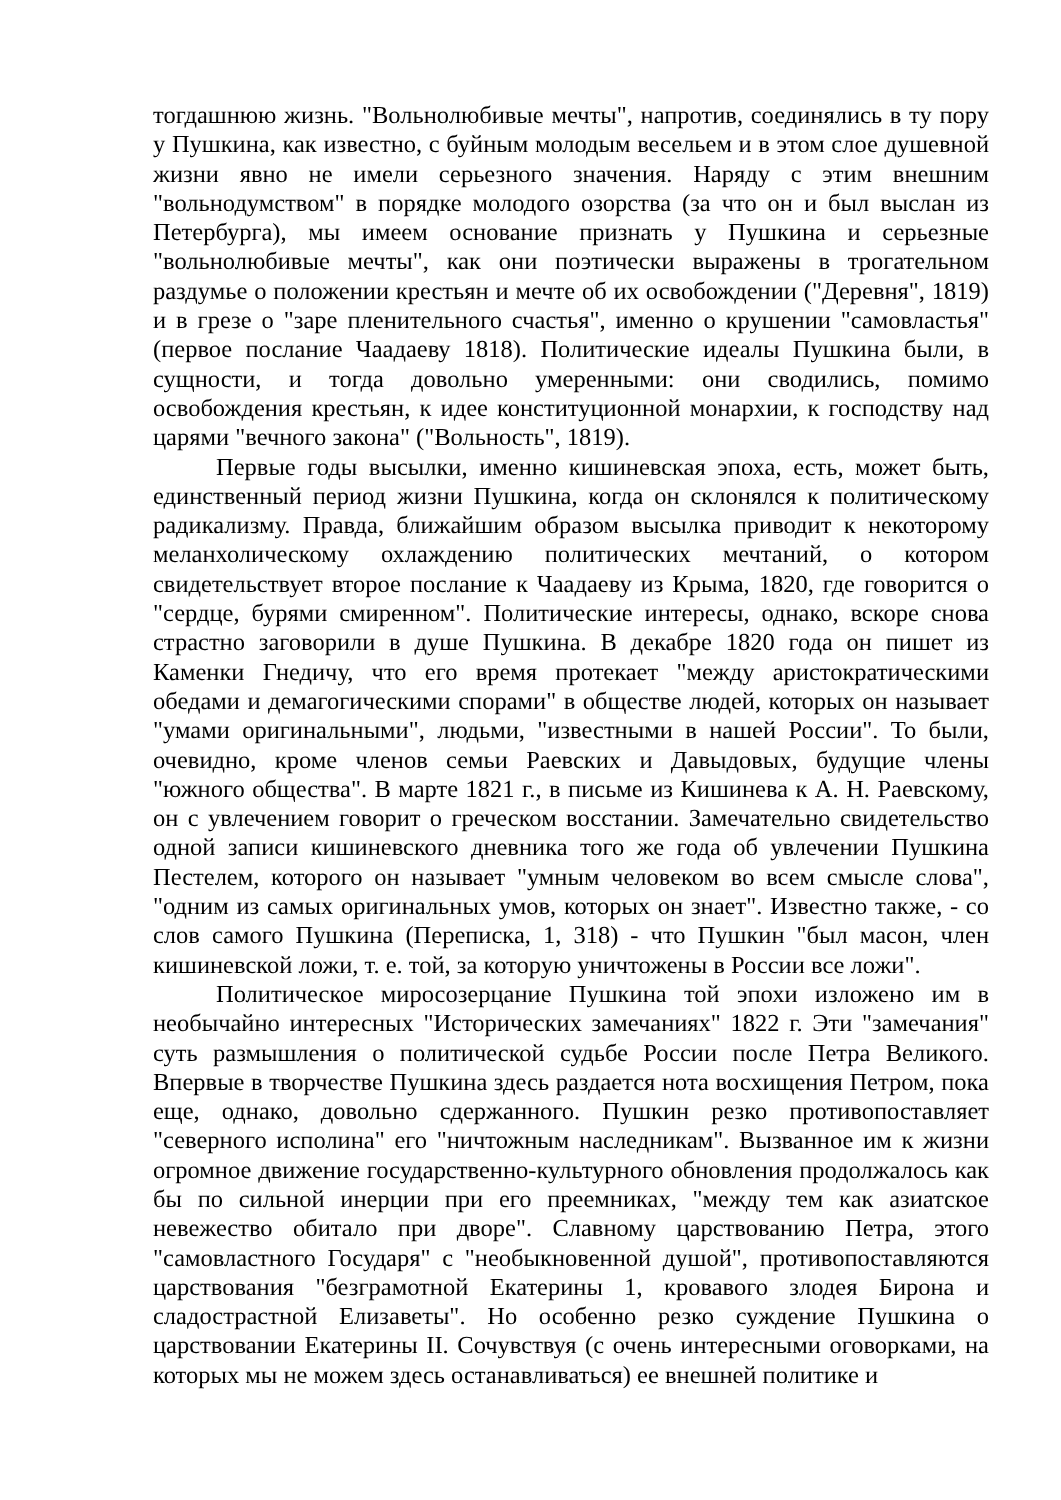тогдашнюю жизнь. "Вольнолюбивые мечты", напротив, соединялись в ту пору у Пушкина, как известно, с буйным молодым весельем и в этом слое душевной жизни явно не имели серьезного значения. Наряду с этим внешним "вольнодумством" в порядке молодого озорства (за что он и был выслан из Петербурга), мы имеем основание признать у Пушкина и серьезные "вольнолюбивые мечты", как они поэтически выражены в трогательном раздумье о положении крестьян и мечте об их освобождении ("Деревня", 1819) и в грезе о "заре пленительного счастья", именно о крушении "самовластья" (первое послание Чаадаеву 1818). Политические идеалы Пушкина были, в сущности, и тогда довольно умеренными: они сводились, помимо освобождения крестьян, к идее конституционной монархии, к господству над царями "вечного закона" ("Вольность", 1819).
Первые годы высылки, именно кишиневская эпоха, есть, может быть, единственный период жизни Пушкина, когда он склонялся к политическому радикализму. Правда, ближайшим образом высылка приводит к некоторому меланхолическому охлаждению политических мечтаний, о котором свидетельствует второе послание к Чаадаеву из Крыма, 1820, где говорится о "сердце, бурями смиренном". Политические интересы, однако, вскоре снова страстно заговорили в душе Пушкина. В декабре 1820 года он пишет из Каменки Гнедичу, что его время протекает "между аристократическими обедами и демагогическими спорами" в обществе людей, которых он называет "умами оригинальными", людьми, "известными в нашей России". То были, очевидно, кроме членов семьи Раевских и Давыдовых, будущие члены "южного общества". В марте 1821 г., в письме из Кишинева к А. Н. Раевскому, он с увлечением говорит о греческом восстании. Замечательно свидетельство одной записи кишиневского дневника того же года об увлечении Пушкина Пестелем, которого он называет "умным человеком во всем смысле слова", "одним из самых оригинальных умов, которых он знает". Известно также, - со слов самого Пушкина (Переписка, 1, 318) - что Пушкин "был масон, член кишиневской ложи, т. е. той, за которую уничтожены в России все ложи".
Политическое миросозерцание Пушкина той эпохи изложено им в необычайно интересных "Исторических замечаниях" 1822 г. Эти "замечания" суть размышления о политической судьбе России после Петра Великого. Впервые в творчестве Пушкина здесь раздается нота восхищения Петром, пока еще, однако, довольно сдержанного. Пушкин резко противопоставляет "северного исполина" его "ничтожным наследникам". Вызванное им к жизни огромное движение государственно-культурного обновления продолжалось как бы по сильной инерции при его преемниках, "между тем как азиатское невежество обитало при дворе". Славному царствованию Петра, этого "самовластного Государя" с "необыкновенной душой", противопоставляются царствования "безграмотной Екатерины 1, кровавого злодея Бирона и сладострастной Елизаветы". Но особенно резко суждение Пушкина о царствовании Екатерины II. Сочувствуя (с очень интересными оговорками, на которых мы не можем здесь останавливаться) ее внешней политике и